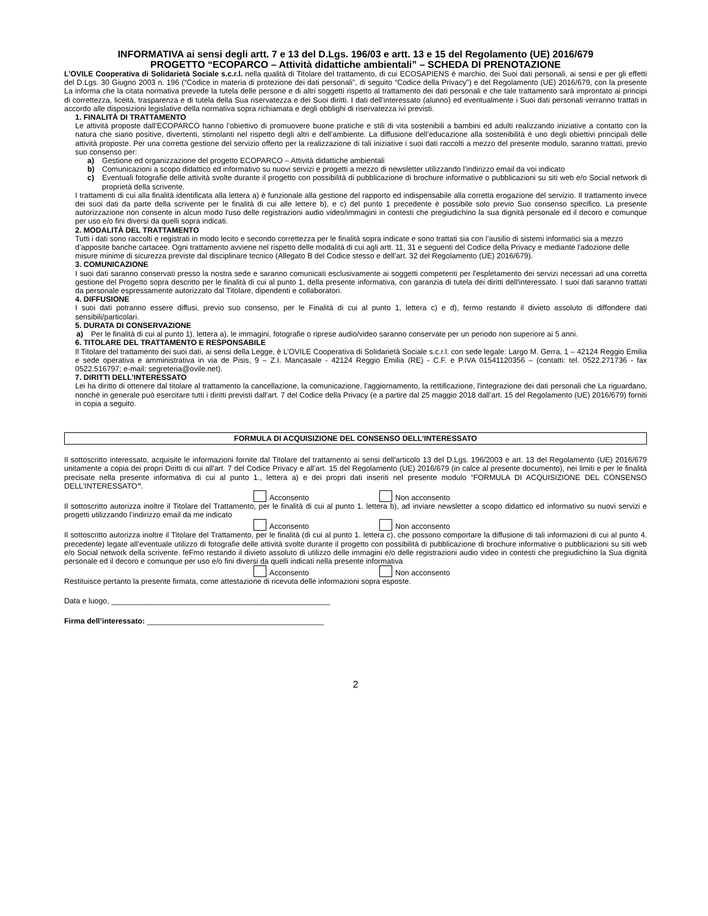INFORMATIVA ai sensi degli artt. 7 e 13 del D.Lgs. 196/03 e artt. 13 e 15 del Regolamento (UE) 2016/679
PROGETTO “ECOPARCO – Attività didattiche ambientali” – SCHEDA DI PRENOTAZIONE
L’OVILE Cooperativa di Solidarietà Sociale s.c.r.l. nella qualità di Titolare del trattamento, di cui ECOSAPIENS è marchio, dei Suoi dati personali, ai sensi e per gli effetti del D.Lgs. 30 Giugno 2003 n. 196 (“Codice in materia di protezione dei dati personali”, di seguito “Codice della Privacy”) e del Regolamento (UE) 2016/679, con la presente La informa che la citata normativa prevede la tutela delle persone e di altri soggetti rispetto al trattamento dei dati personali e che tale trattamento sarà improntato ai principi di correttezza, liceità, trasparenza e di tutela della Sua riservatezza e dei Suoi diritti. I dati dell’interessato (alunno) ed eventualmente i Suoi dati personali verranno trattati in accordo alle disposizioni legislative della normativa sopra richiamata e degli obblighi di riservatezza ivi previsti.
1. FINALITÀ DI TRATTAMENTO
Le attività proposte dall’ECOPARCO hanno l’obiettivo di promuovere buone pratiche e stili di vita sostenibili a bambini ed adulti realizzando iniziative a contatto con la natura che siano positive, divertenti, stimolanti nel rispetto degli altri e dell’ambiente. La diffusione dell’educazione alla sostenibilità è uno degli obiettivi principali delle attività proposte. Per una corretta gestione del servizio offerto per la realizzazione di tali iniziative i suoi dati raccolti a mezzo del presente modulo, saranno trattati, previo suo consenso per:
a) Gestione ed organizzazione del progetto ECOPARCO – Attività didattiche ambientali
b) Comunicazioni a scopo didattico ed informativo su nuovi servizi e progetti a mezzo di newsletter utilizzando l’indirizzo email da voi indicato
c) Eventuali fotografie delle attività svolte durante il progetto con possibilità di pubblicazione di brochure informative o pubblicazioni su siti web e/o Social network di proprietà della scrivente.
I trattamenti di cui alla finalità identificata alla lettera a) è funzionale alla gestione del rapporto ed indispensabile alla corretta erogazione del servizio. Il trattamento invece dei suoi dati da parte della scrivente per le finalità di cui alle lettere b), e c) del punto 1 precedente è possibile solo previo Suo consenso specifico. La presente autorizzazione non consente in alcun modo l'uso delle registrazioni audio video/immagini in contesti che pregiudichino la sua dignità personale ed il decoro e comunque per uso e/o fini diversi da quelli sopra indicati.
2. MODALITÀ DEL TRATTAMENTO
Tutti i dati sono raccolti e registrati in modo lecito e secondo correttezza per le finalità sopra indicate e sono trattati sia con l’ausilio di sistemi informatici sia a mezzo d’apposite banche cartacee. Ogni trattamento avviene nel rispetto delle modalità di cui agli artt. 11, 31 e seguenti del Codice della Privacy e mediante l'adozione delle misure minime di sicurezza previste dal disciplinare tecnico (Allegato B del Codice stesso e dell’art. 32 del Regolamento (UE) 2016/679).
3. COMUNICAZIONE
I suoi dati saranno conservati presso la nostra sede e saranno comunicati esclusivamente ai soggetti competenti per l'espletamento dei servizi necessari ad una corretta gestione del Progetto sopra descritto per le finalità di cui al punto 1, della presente informativa, con garanzia di tutela dei diritti dell'interessato. I suoi dati saranno trattati da personale espressamente autorizzato dal Titolare, dipendenti e collaboratori.
4. DIFFUSIONE
I suoi dati potranno essere diffusi, previo suo consenso, per le Finalità di cui al punto 1, lettera c) e d), fermo restando il divieto assoluto di diffondere dati sensibili/particolari.
5. DURATA DI CONSERVAZIONE
a) Per le finalità di cui al punto 1), lettera a), le immagini, fotografie o riprese audio/video saranno conservate per un periodo non superiore ai 5 anni.
6. TITOLARE DEL TRATTAMENTO E RESPONSABILE
Il Titolare del trattamento dei suoi dati, ai sensi della Legge, è L’OVILE Cooperativa di Solidarietà Sociale s.c.r.l. con sede legale: Largo M. Gerra, 1 – 42124 Reggio Emilia e sede operativa e amministrativa in via de Pisis, 9 – Z.I. Mancasale - 42124 Reggio Emilia (RE) - C.F. e P.IVA 01541120356 – (contatti: tel. 0522.271736 - fax 0522.516797; e-mail: segreteria@ovile.net).
7. DIRITTI DELL’INTERESSATO
Lei ha diritto di ottenere dal titolare al trattamento la cancellazione, la comunicazione, l'aggiornamento, la rettificazione, l'integrazione dei dati personali che La riguardano, nonché in generale può esercitare tutti i diritti previsti dall'art. 7 del Codice della Privacy (e a partire dal 25 maggio 2018 dall’art. 15 del Regolamento (UE) 2016/679) forniti in copia a seguito.
FORMULA DI ACQUISIZIONE DEL CONSENSO DELL'INTERESSATO
Il sottoscritto interessato, acquisite le informazioni fornite dal Titolare del trattamento ai sensi dell'articolo 13 del D.Lgs. 196/2003 e art. 13 del Regolamento (UE) 2016/679 unitamente a copia dei propri Diritti di cui all'art. 7 del Codice Privacy e all’art. 15 del Regolamento (UE) 2016/679 (in calce al presente documento), nei limiti e per le finalità precisate nella presente informativa di cui al punto 1., lettera a) e dei propri dati inseriti nel presente modulo “FORMULA DI ACQUISIZIONE DEL CONSENSO DELL'INTERESSATO”.
Acconsento Non acconsento
Il sottoscritto autorizza inoltre il Titolare del Trattamento, per le finalità di cui al punto 1. lettera b), ad inviare newsletter a scopo didattico ed informativo su nuovi servizi e progetti utilizzando l’indirizzo email da me indicato
Acconsento Non acconsento
Il sottoscritto autorizza inoltre il Titolare del Trattamento, per le finalità (di cui al punto 1. lettera c), che possono comportare la diffusione di tali informazioni di cui al punto 4. precedente) legate all’eventuale utilizzo di fotografie delle attività svolte durante il progetto con possibilità di pubblicazione di brochure informative o pubblicazioni su siti web e/o Social network della scrivente. feFmo restando il divieto assoluto di utilizzo delle immagini e/o delle registrazioni audio video in contesti che pregiudichino la Sua dignità personale ed il decoro e comunque per uso e/o fini diversi da quelli indicati nella presente informativa
Acconsento Non acconsento
Restituisce pertanto la presente firmata, come attestazione di ricevuta delle informazioni sopra esposte.
Data e luogo, ____________________________________________________
Firma dell’interessato: __________________________________________
2